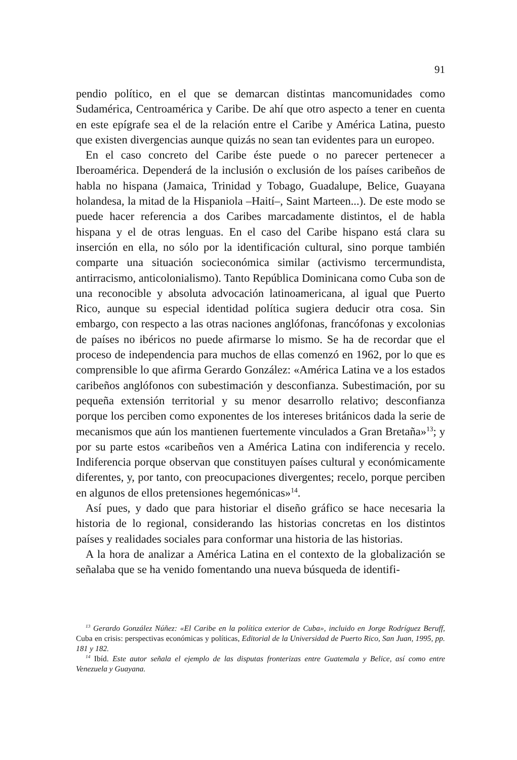91
pendio político, en el que se demarcan distintas mancomunidades como Sudamérica, Centroamérica y Caribe. De ahí que otro aspecto a tener en cuenta en este epígrafe sea el de la relación entre el Caribe y América Latina, puesto que existen divergencias aunque quizás no sean tan evidentes para un europeo.
En el caso concreto del Caribe éste puede o no parecer pertenecer a Iberoamérica. Dependerá de la inclusión o exclusión de los países caribeños de habla no hispana (Jamaica, Trinidad y Tobago, Guadalupe, Belice, Guayana holandesa, la mitad de la Hispaniola –Haití–, Saint Marteen...). De este modo se puede hacer referencia a dos Caribes marcadamente distintos, el de habla hispana y el de otras lenguas. En el caso del Caribe hispano está clara su inserción en ella, no sólo por la identificación cultural, sino porque también comparte una situación socieconómica similar (activismo tercermundista, antirracismo, anticolonialismo). Tanto República Dominicana como Cuba son de una reconocible y absoluta advocación latinoamericana, al igual que Puerto Rico, aunque su especial identidad política sugiera deducir otra cosa. Sin embargo, con respecto a las otras naciones anglófonas, francófonas y excolonias de países no ibéricos no puede afirmarse lo mismo. Se ha de recordar que el proceso de independencia para muchos de ellas comenzó en 1962, por lo que es comprensible lo que afirma Gerardo González: «América Latina ve a los estados caribeños anglófonos con subestimación y desconfianza. Subestimación, por su pequeña extensión territorial y su menor desarrollo relativo; desconfianza porque los perciben como exponentes de los intereses británicos dada la serie de mecanismos que aún los mantienen fuertemente vinculados a Gran Bretaña»<sup>13</sup>; y por su parte estos «caribeños ven a América Latina con indiferencia y recelo. Indiferencia porque observan que constituyen países cultural y económicamente diferentes, y, por tanto, con preocupaciones divergentes; recelo, porque perciben en algunos de ellos pretensiones hegemónicas»<sup>14</sup>.
Así pues, y dado que para historiar el diseño gráfico se hace necesaria la historia de lo regional, considerando las historias concretas en los distintos países y realidades sociales para conformar una historia de las historias.
A la hora de analizar a América Latina en el contexto de la globalización se señalaba que se ha venido fomentando una nueva búsqueda de identifi-
<sup>13</sup> Gerardo González Núñez: «El Caribe en la política exterior de Cuba», incluido en Jorge Rodríguez Beruff, Cuba en crisis: perspectivas económicas y políticas, Editorial de la Universidad de Puerto Rico, San Juan, 1995, pp. 181 y 182.
<sup>14</sup> Ibíd. Este autor señala el ejemplo de las disputas fronterizas entre Guatemala y Belice, así como entre Venezuela y Guayana.